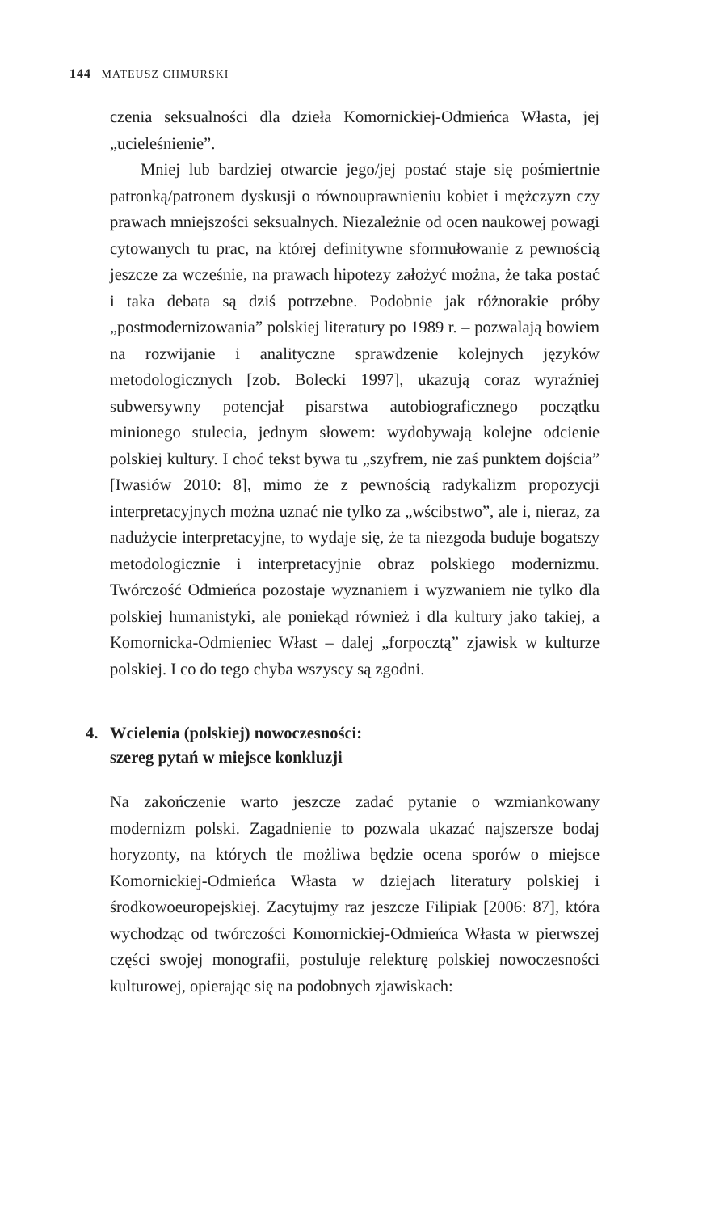144 MATEUSZ CHMURSKI
czenia seksualności dla dzieła Komornickiej-Odmieńca Własta, jej „ucieleśnienie”.
Mniej lub bardziej otwarcie jego/jej postać staje się pośmiertnie patronką/patronem dyskusji o równouprawnieniu kobiet i mężczyzn czy prawach mniejszości seksualnych. Niezależnie od ocen naukowej powagi cytowanych tu prac, na której definitywne sformułowanie z pewnością jeszcze za wcześnie, na prawach hipotezy założyć można, że taka postać i taka debata są dziś potrzebne. Podobnie jak różnorakie próby „postmodernizowania” polskiej literatury po 1989 r. – pozwalają bowiem na rozwijanie i analityczne sprawdzenie kolejnych języków metodologicznych [zob. Bolecki 1997], ukazują coraz wyraźniej subwersywny potencjał pisarstwa autobiograficznego początku minionego stulecia, jednym słowem: wydobywają kolejne odcienie polskiej kultury. I choć tekst bywa tu „szyfrem, nie zaś punktem dojścia” [Iwasiów 2010: 8], mimo że z pewnością radykalizm propozycji interpretacyjnych można uznać nie tylko za „wścibstwo”, ale i, nieraz, za nadużycie interpretacyjne, to wydaje się, że ta niezgoda buduje bogatszy metodologicznie i interpretacyjnie obraz polskiego modernizmu. Twórczość Odmieńca pozostaje wyznaniem i wyzwaniem nie tylko dla polskiej humanistyki, ale poniekąd również i dla kultury jako takiej, a Komornicka-Odmieniec Włast – dalej „forpocztą” zjawisk w kulturze polskiej. I co do tego chyba wszyscy są zgodni.
4. Wcielenia (polskiej) nowoczesności:
szereg pytań w miejsce konkluzji
Na zakończenie warto jeszcze zadać pytanie o wzmiankowany modernizm polski. Zagadnienie to pozwala ukazać najszersze bodaj horyzonty, na których tle możliwa będzie ocena sporów o miejsce Komornickiej-Odmieńca Własta w dziejach literatury polskiej i środkowoeuropejskiej. Zacytujmy raz jeszcze Filipiak [2006: 87], która wychodząc od twórczości Komornickiej-Odmieńca Własta w pierwszej części swojej monografii, postuluje relekturę polskiej nowoczesności kulturowej, opierając się na podobnych zjawiskach: